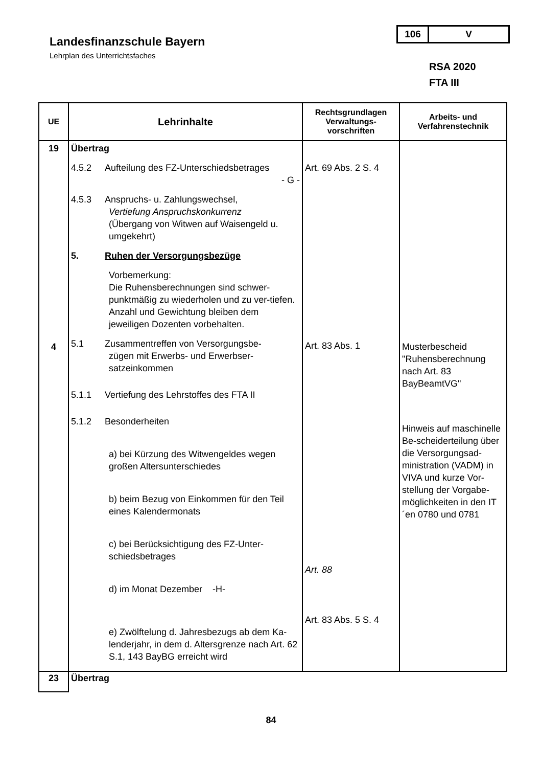Landesfinanzschule Bayern
Lehrplan des Unterrichtsfaches
106 V
RSA 2020
FTA III
| UE | Lehrinhalte | Rechtsgrundlagen Verwaltungs-vorschriften | Arbeits- und Verfahrenstechnik |
| --- | --- | --- | --- |
| 19 4 | Übertrag 4.5.2 Aufteilung des FZ-Unterschiedsbetrages - G - 4.5.3 Anspruchs- u. Zahlungswechsel, Vertiefung Anspruchskonkurrenz (Übergang von Witwen auf Waisengeld u. umgekehrt) 5. Ruhen der Versorgungsbezüge Vorbemerkung: Die Ruhensberechnungen sind schwer-punktmäßig zu wiederholen und zu ver-tiefen. Anzahl und Gewichtung bleiben dem jeweiligen Dozenten vorbehalten. 5.1 Zusammentreffen von Versorgungsbe- zügen mit Erwerbs- und Erwerbser-satzeinkommen 5.1.1 Vertiefung des Lehrstoffes des FTA II 5.1.2 Besonderheiten a) bei Kürzung des Witwengeldes wegen großen Altersunterschiedes b) beim Bezug von Einkommen für den Teil eines Kalendermonats c) bei Berücksichtigung des FZ-Unter-schiedsbetrages d) im Monat Dezember -H- e) Zwölftelung d. Jahresbezugs ab dem Ka-lenderjahr, in dem d. Altersgrenze nach Art. 62 S.1, 143 BayBG erreicht wird | Art. 69 Abs. 2 S. 4 Art. 83 Abs. 1 Art. 88 Art. 83 Abs. 5 S. 4 | Musterbescheid "Ruhensberechnung nach Art. 83 BayBeamtVG" Hinweis auf maschinelle Be-scheiderteilung über die Versorgungsad-ministration (VADM) in VIVA und kurze Vor-stellung der Vorgabe-möglichkeiten in den IT´en 0780 und 0781 |
| 23 | Übertrag | | |
84